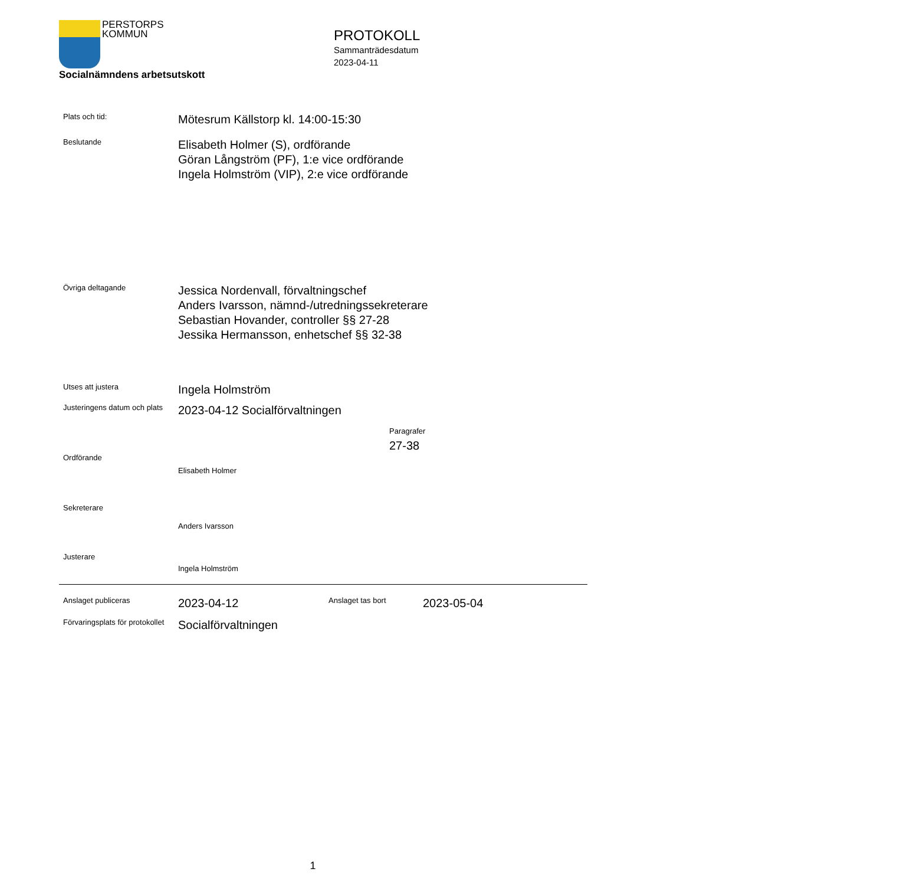PERSTORPS
KOMMUN
Socialnämndens arbetsutskott
PROTOKOLL
Sammanträdesdatum
2023-04-11
Plats och tid:
Mötesrum Källstorp kl. 14:00-15:30
Beslutande
Elisabeth Holmer (S), ordförande
Göran Långström (PF), 1:e vice ordförande
Ingela Holmström (VIP), 2:e vice ordförande
Övriga deltagande
Jessica Nordenvall, förvaltningschef
Anders Ivarsson, nämnd-/utredningssekreterare
Sebastian Hovander, controller §§ 27-28
Jessika Hermansson, enhetschef §§ 32-38
Utses att justera
Ingela Holmström
Justeringens datum och plats
2023-04-12 Socialförvaltningen
Paragrafer
27-38
Ordförande
Elisabeth Holmer
Sekreterare
Anders Ivarsson
Justerare
Ingela Holmström
Anslaget publiceras
2023-04-12
Anslaget tas bort
2023-05-04
Förvaringsplats för protokollet
Socialförvaltningen
1